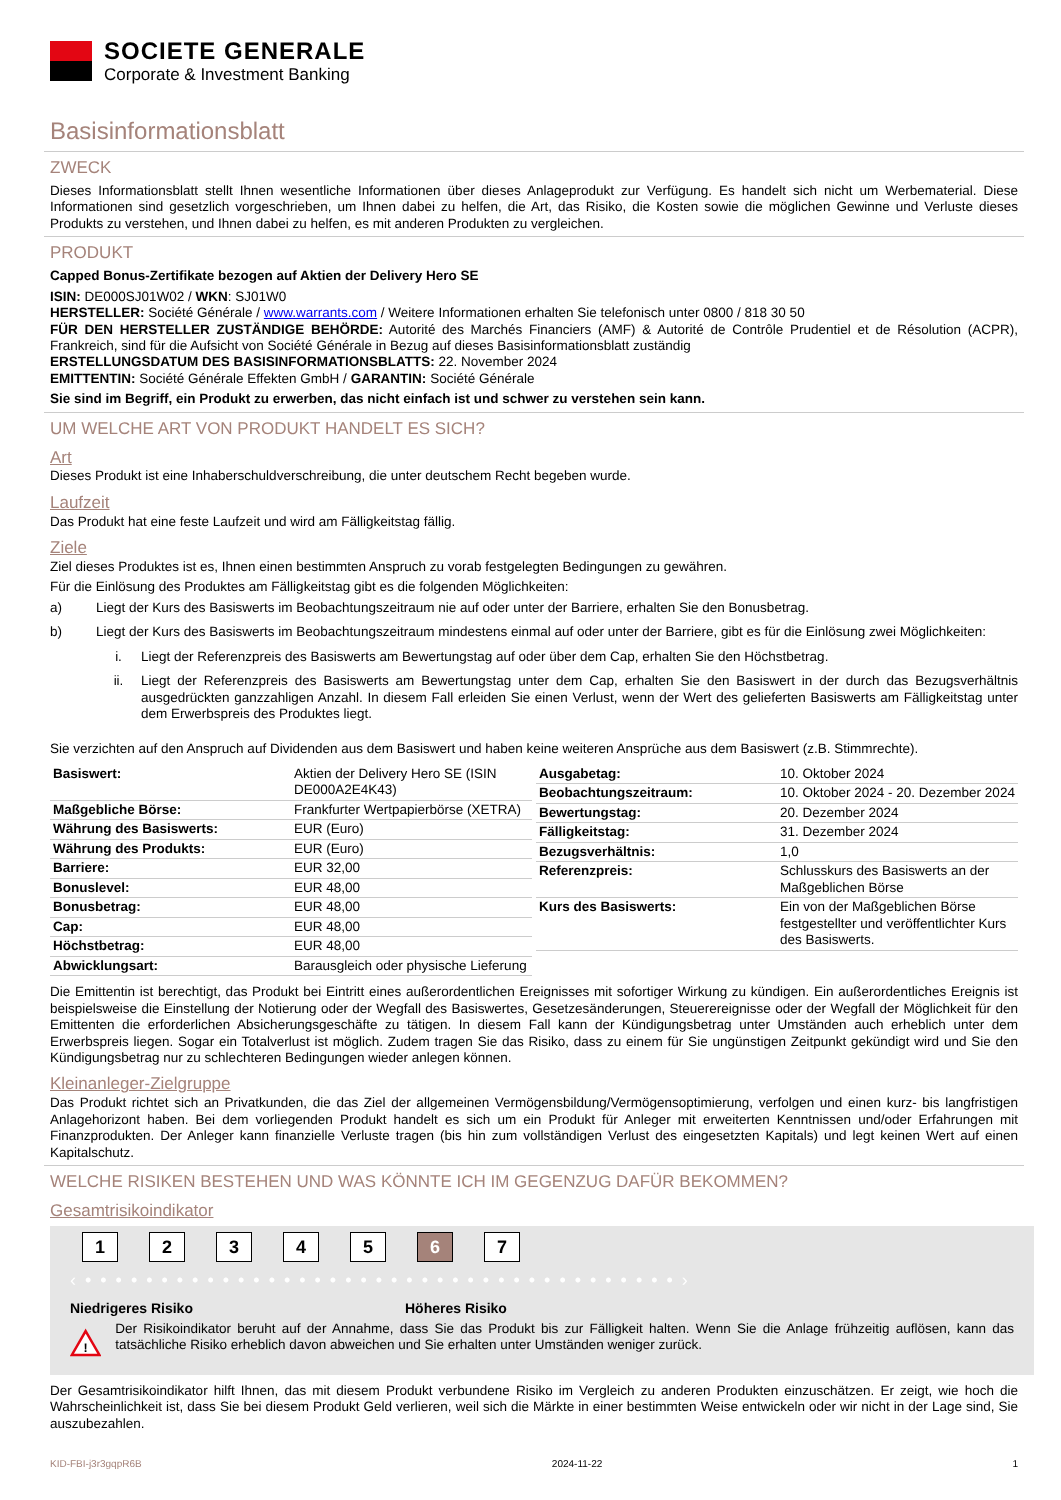SOCIETE GENERALE
Corporate & Investment Banking
Basisinformationsblatt
ZWECK
Dieses Informationsblatt stellt Ihnen wesentliche Informationen über dieses Anlageprodukt zur Verfügung. Es handelt sich nicht um Werbematerial. Diese Informationen sind gesetzlich vorgeschrieben, um Ihnen dabei zu helfen, die Art, das Risiko, die Kosten sowie die möglichen Gewinne und Verluste dieses Produkts zu verstehen, und Ihnen dabei zu helfen, es mit anderen Produkten zu vergleichen.
PRODUKT
Capped Bonus-Zertifikate bezogen auf Aktien der Delivery Hero SE
ISIN: DE000SJ01W02 / WKN: SJ01W0
HERSTELLER: Société Générale / www.warrants.com / Weitere Informationen erhalten Sie telefonisch unter 0800 / 818 30 50
FÜR DEN HERSTELLER ZUSTÄNDIGE BEHÖRDE: Autorité des Marchés Financiers (AMF) & Autorité de Contrôle Prudentiel et de Résolution (ACPR), Frankreich, sind für die Aufsicht von Société Générale in Bezug auf dieses Basisinformationsblatt zuständig
ERSTELLUNGSDATUM DES BASISINFORMATIONSBLATTS: 22. November 2024
EMITTENTIN: Société Générale Effekten GmbH / GARANTIN: Société Générale
Sie sind im Begriff, ein Produkt zu erwerben, das nicht einfach ist und schwer zu verstehen sein kann.
UM WELCHE ART VON PRODUKT HANDELT ES SICH?
Art
Dieses Produkt ist eine Inhaberschuldverschreibung, die unter deutschem Recht begeben wurde.
Laufzeit
Das Produkt hat eine feste Laufzeit und wird am Fälligkeitstag fällig.
Ziele
Ziel dieses Produktes ist es, Ihnen einen bestimmten Anspruch zu vorab festgelegten Bedingungen zu gewähren.
Für die Einlösung des Produktes am Fälligkeitstag gibt es die folgenden Möglichkeiten:
a) Liegt der Kurs des Basiswerts im Beobachtungszeitraum nie auf oder unter der Barriere, erhalten Sie den Bonusbetrag.
b) Liegt der Kurs des Basiswerts im Beobachtungszeitraum mindestens einmal auf oder unter der Barriere, gibt es für die Einlösung zwei Möglichkeiten:
i. Liegt der Referenzpreis des Basiswerts am Bewertungstag auf oder über dem Cap, erhalten Sie den Höchstbetrag.
ii. Liegt der Referenzpreis des Basiswerts am Bewertungstag unter dem Cap, erhalten Sie den Basiswert in der durch das Bezugsverhältnis ausgedrückten ganzzahligen Anzahl. In diesem Fall erleiden Sie einen Verlust, wenn der Wert des gelieferten Basiswerts am Fälligkeitstag unter dem Erwerbspreis des Produktes liegt.
Sie verzichten auf den Anspruch auf Dividenden aus dem Basiswert und haben keine weiteren Ansprüche aus dem Basiswert (z.B. Stimmrechte).
| Basiswert: | Aktien der Delivery Hero SE (ISIN DE000A2E4K43) |
| Maßgebliche Börse: | Frankfurter Wertpapierbörse (XETRA) |
| Währung des Basiswerts: | EUR (Euro) |
| Währung des Produkts: | EUR (Euro) |
| Barriere: | EUR 32,00 |
| Bonuslevel: | EUR 48,00 |
| Bonusbetrag: | EUR 48,00 |
| Cap: | EUR 48,00 |
| Höchstbetrag: | EUR 48,00 |
| Abwicklungsart: | Barausgleich oder physische Lieferung |
| Ausgabetag: | 10. Oktober 2024 |
| Beobachtungszeitraum: | 10. Oktober 2024 - 20. Dezember 2024 |
| Bewertungstag: | 20. Dezember 2024 |
| Fälligkeitstag: | 31. Dezember 2024 |
| Bezugsverhältnis: | 1,0 |
| Referenzpreis: | Schlusskurs des Basiswerts an der Maßgeblichen Börse |
| Kurs des Basiswerts: | Ein von der Maßgeblichen Börse festgestellter und veröffentlichter Kurs des Basiswerts. |
Die Emittentin ist berechtigt, das Produkt bei Eintritt eines außerordentlichen Ereignisses mit sofortiger Wirkung zu kündigen. Ein außerordentliches Ereignis ist beispielsweise die Einstellung der Notierung oder der Wegfall des Basiswertes, Gesetzesänderungen, Steuerereignisse oder der Wegfall der Möglichkeit für den Emittenten die erforderlichen Absicherungsgeschäfte zu tätigen. In diesem Fall kann der Kündigungsbetrag unter Umständen auch erheblich unter dem Erwerbspreis liegen. Sogar ein Totalverlust ist möglich. Zudem tragen Sie das Risiko, dass zu einem für Sie ungünstigen Zeitpunkt gekündigt wird und Sie den Kündigungsbetrag nur zu schlechteren Bedingungen wieder anlegen können.
Kleinanleger-Zielgruppe
Das Produkt richtet sich an Privatkunden, die das Ziel der allgemeinen Vermögensbildung/Vermögensoptimierung, verfolgen und einen kurz- bis langfristigen Anlagehorizont haben. Bei dem vorliegenden Produkt handelt es sich um ein Produkt für Anleger mit erweiterten Kenntnissen und/oder Erfahrungen mit Finanzprodukten. Der Anleger kann finanzielle Verluste tragen (bis hin zum vollständigen Verlust des eingesetzten Kapitals) und legt keinen Wert auf einen Kapitalschutz.
WELCHE RISIKEN BESTEHEN UND WAS KÖNNTE ICH IM GEGENZUG DAFÜR BEKOMMEN?
Gesamtrisikoindikator
1 2 3 4 5 6 7
‹ • • • • • • • • • • • • • • • • • • • • • • • • • • • • • • • • • • • • • • • ›
Niedrigeres Risiko Höheres Risiko
!
Der Risikoindikator beruht auf der Annahme, dass Sie das Produkt bis zur Fälligkeit halten. Wenn Sie die Anlage frühzeitig auflösen, kann das tatsächliche Risiko erheblich davon abweichen und Sie erhalten unter Umständen weniger zurück.
Der Gesamtrisikoindikator hilft Ihnen, das mit diesem Produkt verbundene Risiko im Vergleich zu anderen Produkten einzuschätzen. Er zeigt, wie hoch die Wahrscheinlichkeit ist, dass Sie bei diesem Produkt Geld verlieren, weil sich die Märkte in einer bestimmten Weise entwickeln oder wir nicht in der Lage sind, Sie auszubezahlen.
KID-FBI-j3r3gqpR6B 2024-11-22 1